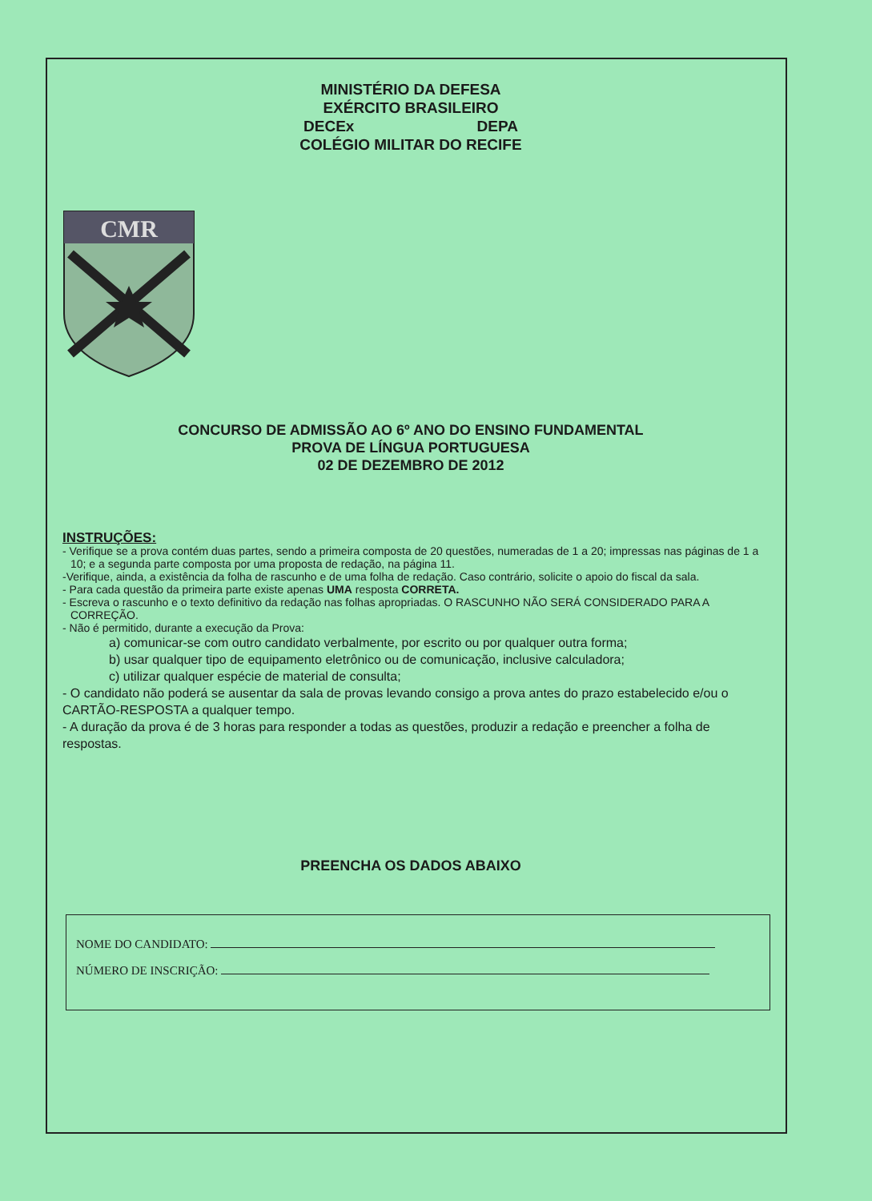MINISTÉRIO DA DEFESA
EXÉRCITO BRASILEIRO
DECEx DEPA
COLÉGIO MILITAR DO RECIFE
CMR
CONCURSO DE ADMISSÃO AO 6º ANO DO ENSINO FUNDAMENTAL
PROVA DE LÍNGUA PORTUGUESA
02 DE DEZEMBRO DE 2012
INSTRUÇÕES:
- Verifique se a prova contém duas partes, sendo a primeira composta de 20 questões, numeradas de 1 a 20; impressas nas páginas de 1 a 10; e a segunda parte composta por uma proposta de redação, na página 11.
-Verifique, ainda, a existência da folha de rascunho e de uma folha de redação. Caso contrário, solicite o apoio do fiscal da sala.
- Para cada questão da primeira parte existe apenas UMA resposta CORRETA.
- Escreva o rascunho e o texto definitivo da redação nas folhas apropriadas. O RASCUNHO NÃO SERÁ CONSIDERADO PARA A CORREÇÃO.
- Não é permitido, durante a execução da Prova:
a) comunicar-se com outro candidato verbalmente, por escrito ou por qualquer outra forma;
b) usar qualquer tipo de equipamento eletrônico ou de comunicação, inclusive calculadora;
c) utilizar qualquer espécie de material de consulta;
- O candidato não poderá se ausentar da sala de provas levando consigo a prova antes do prazo estabelecido e/ou o CARTÃO-RESPOSTA a qualquer tempo.
- A duração da prova é de 3 horas para responder a todas as questões, produzir a redação e preencher a folha de respostas.
PREENCHA OS DADOS ABAIXO
NOME DO CANDIDATO:
NÚMERO DE INSCRIÇÃO: